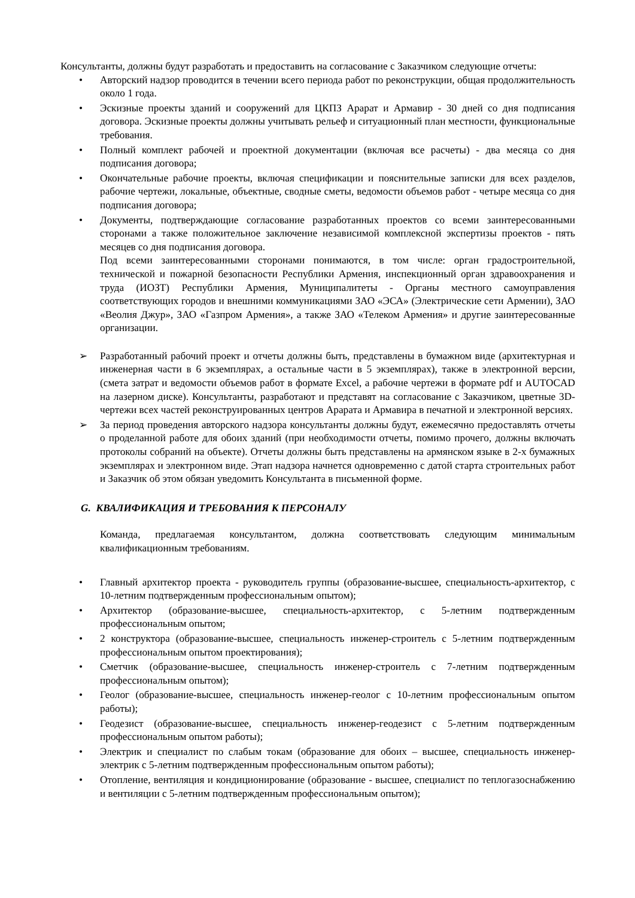Консультанты, должны будут разработать и предоставить на согласование с Заказчиком следующие отчеты:
• Авторский надзор проводится в течении всего периода работ по реконструкции, общая продолжительность около 1 года.
• Эскизные проекты зданий и сооружений для ЦКПЗ Арарат и Армавир - 30 дней со дня подписания договора. Эскизные проекты должны учитывать рельеф и ситуационный план местности, функциональные требования.
• Полный комплект рабочей и проектной документации (включая все расчеты) - два месяца со дня подписания договора;
• Окончательные рабочие проекты, включая спецификации и пояснительные записки для всех разделов, рабочие чертежи, локальные, объектные, сводные сметы, ведомости объемов работ - четыре месяца со дня подписания договора;
• Документы, подтверждающие согласование разработанных проектов со всеми заинтересованными сторонами а также положительное заключение независимой комплексной экспертизы проектов - пять месяцев со дня подписания договора.
Под всеми заинтересованными сторонами понимаются, в том числе: орган градостроительной, технической и пожарной безопасности Республики Армения, инспекционный орган здравоохранения и труда (ИОЗТ) Республики Армения, Муниципалитеты - Органы местного самоуправления соответствующих городов и внешними коммуникациями ЗАО «ЭСА» (Электрические сети Армении), ЗАО «Веолия Джур», ЗАО «Газпром Армения», а также ЗАО «Телеком Армения» и другие заинтересованные организации.
➢ Разработанный рабочий проект и отчеты должны быть, представлены в бумажном виде (архитектурная и инженерная части в 6 экземплярах, а остальные части в 5 экземплярах), также в электронной версии, (смета затрат и ведомости объемов работ в формате Excel, а рабочие чертежи в формате pdf и AUTOCAD на лазерном диске). Консультанты, разработают и представят на согласование с Заказчиком, цветные 3D-чертежи всех частей реконструированных центров Арарата и Армавира в печатной и электронной версиях.
➢ За период проведения авторского надзора консультанты должны будут, ежемесячно предоставлять отчеты о проделанной работе для обоих зданий (при необходимости отчеты, помимо прочего, должны включать протоколы собраний на объекте). Отчеты должны быть представлены на армянском языке в 2-х бумажных экземплярах и электронном виде. Этап надзора начнется одновременно с датой старта строительных работ и Заказчик об этом обязан уведомить Консультанта в письменной форме.
G. КВАЛИФИКАЦИЯ И ТРЕБОВАНИЯ К ПЕРСОНАЛУ
Команда, предлагаемая консультантом, должна соответствовать следующим минимальным квалификационным требованиям.
• Главный архитектор проекта - руководитель группы (образование-высшее, специальность-архитектор, с 10-летним подтвержденным профессиональным опытом);
• Архитектор (образование-высшее, специальность-архитектор, с 5-летним подтвержденным профессиональным опытом;
• 2 конструктора (образование-высшее, специальность инженер-строитель с 5-летним подтвержденным профессиональным опытом проектирования);
• Сметчик (образование-высшее, специальность инженер-строитель с 7-летним подтвержденным профессиональным опытом);
• Геолог (образование-высшее, специальность инженер-геолог с 10-летним профессиональным опытом работы);
• Геодезист (образование-высшее, специальность инженер-геодезист с 5-летним подтвержденным профессиональным опытом работы);
• Электрик и специалист по слабым токам (образование для обоих – высшее, специальность инженер-электрик с 5-летним подтвержденным профессиональным опытом работы);
• Отопление, вентиляция и кондиционирование (образование - высшее, специалист по теплогазоснабжению и вентиляции с 5-летним подтвержденным профессиональным опытом);